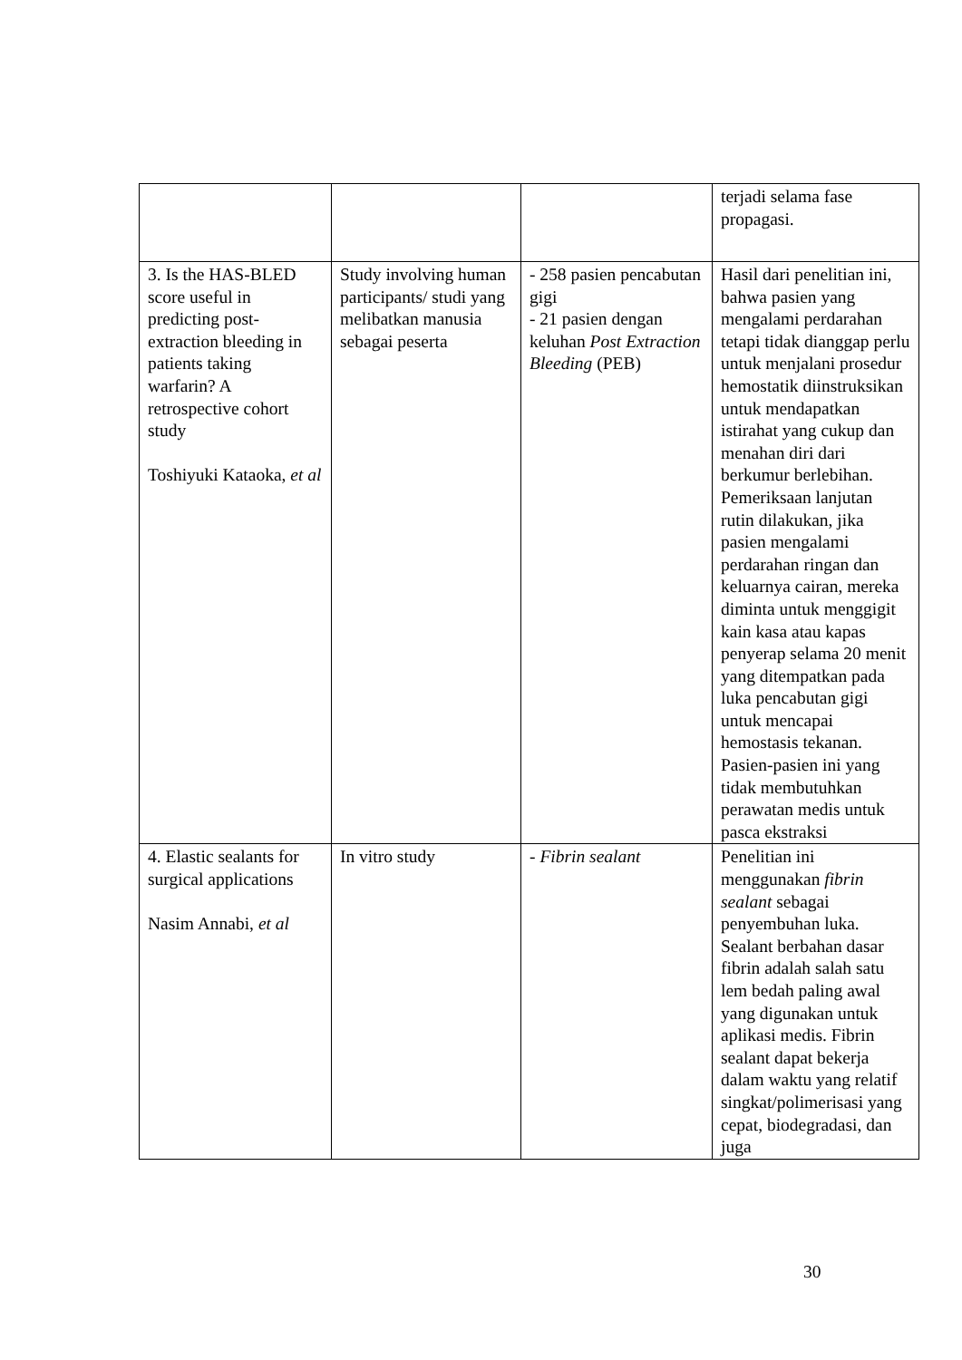| | | | terjadi selama fase propagasi. |
| 3. Is the HAS-BLED score useful in predicting post-extraction bleeding in patients taking warfarin? A retrospective cohort study Toshiyuki Kataoka, et al | Study involving human participants/ studi yang melibatkan manusia sebagai peserta | - 258 pasien pencabutan gigi - 21 pasien dengan keluhan Post Extraction Bleeding (PEB) | Hasil dari penelitian ini, bahwa pasien yang mengalami perdarahan tetapi tidak dianggap perlu untuk menjalani prosedur hemostatik diinstruksikan untuk mendapatkan istirahat yang cukup dan menahan diri dari berkumur berlebihan. Pemeriksaan lanjutan rutin dilakukan, jika pasien mengalami perdarahan ringan dan keluarnya cairan, mereka diminta untuk menggigit kain kasa atau kapas penyerap selama 20 menit yang ditempatkan pada luka pencabutan gigi untuk mencapai hemostasis tekanan. Pasien-pasien ini yang tidak membutuhkan perawatan medis untuk pasca ekstraksi |
| 4. Elastic sealants for surgical applications Nasim Annabi, et al | In vitro study | - Fibrin sealant | Penelitian ini menggunakan fibrin sealant sebagai penyembuhan luka. Sealant berbahan dasar fibrin adalah salah satu lem bedah paling awal yang digunakan untuk aplikasi medis. Fibrin sealant dapat bekerja dalam waktu yang relatif singkat/polimerisasi yang cepat, biodegradasi, dan juga |
30